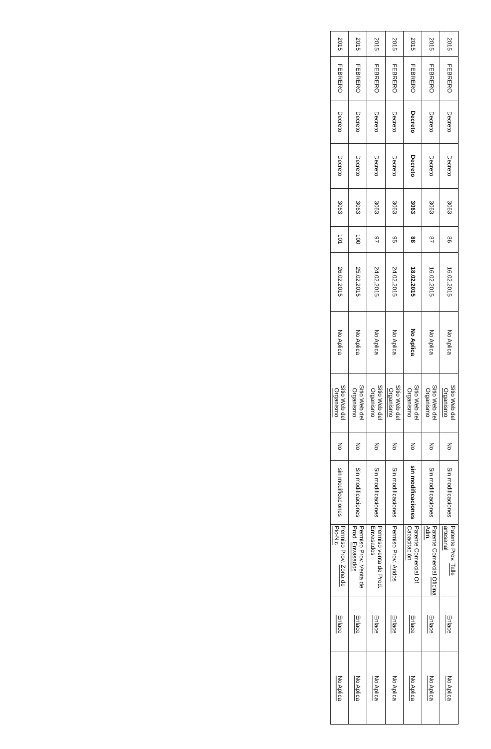| 2015 | FEBRERO | Decreto | Decreto | 3063 | 86 | 16.02.2015 | No Aplica | Sitio Web del Organismo | No | Sin modificaciones | Patente Prov. Talle artesanal | Enlace | No Aplica |
| 2015 | FEBRERO | Decreto | Decreto | 3063 | 87 | 16.02.2015 | No Aplica | Sitio Web del Organismo | No | Sin modificaciones | Patente Comercial Oficina Adm. | Enlace | No Aplica |
| 2015 | FEBRERO | Decreto | Decreto | 3063 | 88 | 18.02.2015 | No Aplica | Sitio Web del Organismo | No | sin modificaciones | Patente Comercial Of. Capacitación | Enlace | No Aplica |
| 2015 | FEBRERO | Decreto | Decreto | 3063 | 95 | 24.02.2015 | No Aplica | Sitio Web del Organismo | No | Sin modificaciones | Permiso Prov. Aridos | Enlace | No Aplica |
| 2015 | FEBRERO | Decreto | Decreto | 3063 | 97 | 24.02.2015 | No Aplica | Sitio Web del Organismo | No | Sin modificaciones | Permiso venta de Prod. Envasados | Enlace | No Aplica |
| 2015 | FEBRERO | Decreto | Decreto | 3063 | 100 | 25.02.2015 | No Aplica | Sitio Web del Organismo | No | Sin modificaciones | Permiso Prov. Venta de Prod. Envasados | Enlace | No Aplica |
| 2015 | FEBRERO | Decreto | Decreto | 3063 | 101 | 26.02.2015 | No Aplica | Sitio Web del Organismo | No | sin modificaciones | Permiso Prov. Zona de Pic-Nic | Enlace | No Aplica |